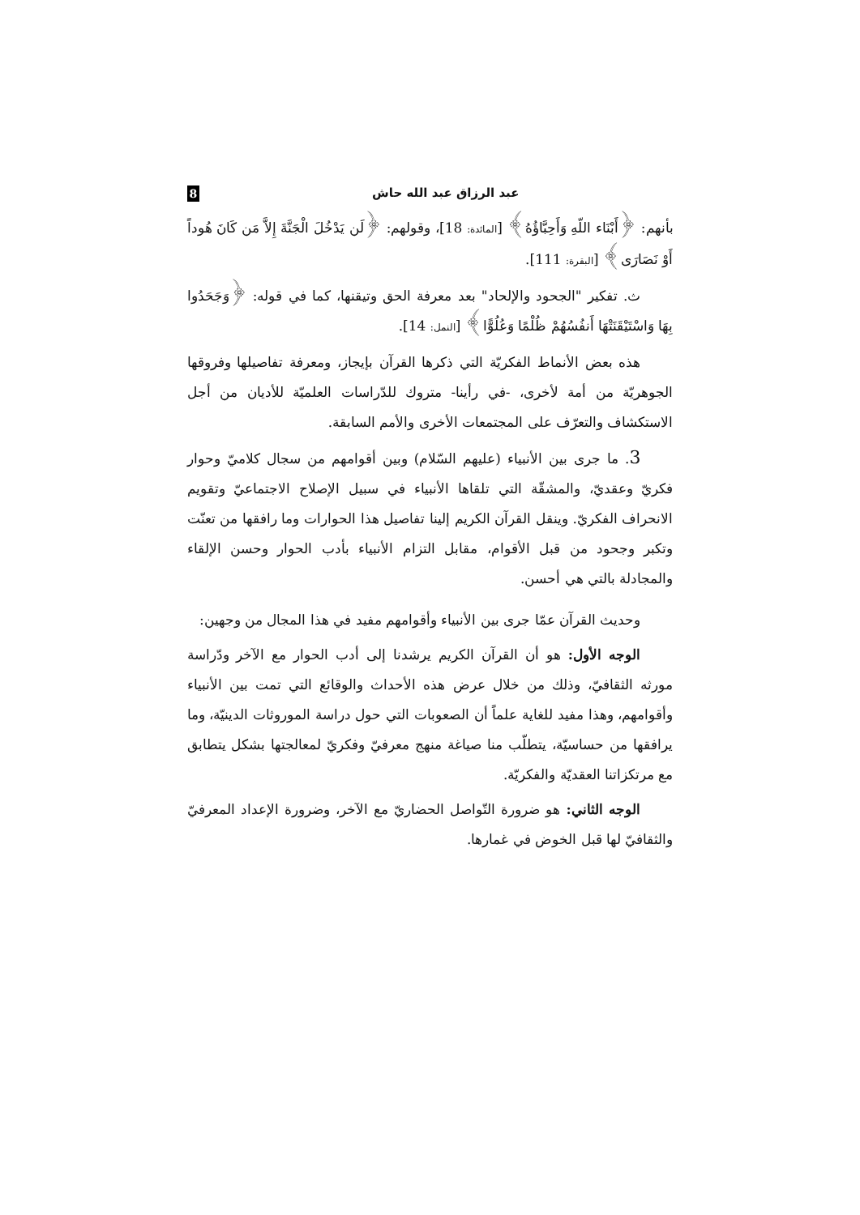عبد الرزاق عبد الله حاش 8
بأنهم: ﴿أَبْنَاء اللّهِ وَأَحِبَّاؤُهُ﴾ [المائدة: 18]، وقولهم: ﴿لَن يَدْخُلَ الْجَنَّةَ إِلاَّ مَن كَانَ هُوداً أَوْ نَصَارَى﴾ [البقرة: 111].
ث. تفكير "الجحود والإلحاد" بعد معرفة الحق وتيقنها، كما في قوله: ﴿وَجَحَدُوا بِهَا وَاسْتَيْقَنَتْهَا أَنفُسُهُمْ ظُلْمًا وَعُلُوًّا﴾ [النمل: 14].
هذه بعض الأنماط الفكريّة التي ذكرها القرآن بإيجاز، ومعرفة تفاصيلها وفروقها الجوهريّة من أمة لأخرى، -في رأينا- متروك للدّراسات العلميّة للأديان من أجل الاستكشاف والتعرّف على المجتمعات الأخرى والأمم السابقة.
3. ما جرى بين الأنبياء (عليهم السّلام) وبين أقوامهم من سجال كلاميّ وحوار فكريّ وعقديّ، والمشقّة التي تلقاها الأنبياء في سبيل الإصلاح الاجتماعيّ وتقويم الانحراف الفكريّ. وينقل القرآن الكريم إلينا تفاصيل هذا الحوارات وما رافقها من تعنّت وتكبر وجحود من قبل الأقوام، مقابل التزام الأنبياء بأدب الحوار وحسن الإلقاء والمجادلة بالتي هي أحسن.
وحديث القرآن عمّا جرى بين الأنبياء وأقوامهم مفيد في هذا المجال من وجهين:
الوجه الأول: هو أن القرآن الكريم يرشدنا إلى أدب الحوار مع الآخر ودّراسة مورثه الثقافيّ، وذلك من خلال عرض هذه الأحداث والوقائع التي تمت بين الأنبياء وأقوامهم، وهذا مفيد للغاية علماً أن الصعوبات التي حول دراسة الموروثات الدينيّة، وما يرافقها من حساسيّة، يتطلّب منا صياغة منهج معرفيّ وفكريّ لمعالجتها بشكل يتطابق مع مرتكزاتنا العقديّة والفكريّة.
الوجه الثاني: هو ضرورة التّواصل الحضاريّ مع الآخر، وضرورة الإعداد المعرفيّ والثقافيّ لها قبل الخوض في غمارها.